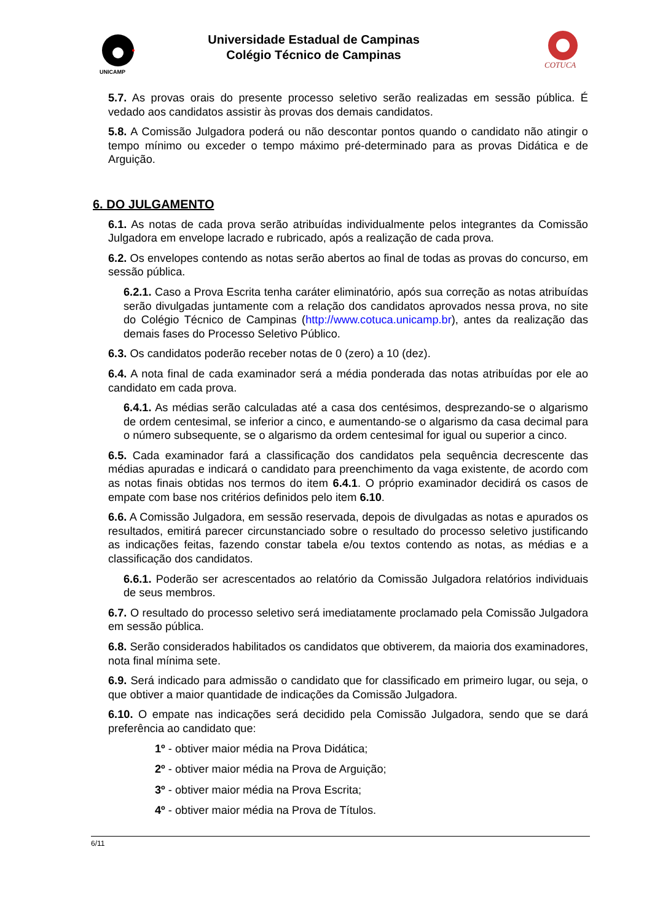UNICAMP
COTUCA
Universidade Estadual de Campinas
Colégio Técnico de Campinas
5.7. As provas orais do presente processo seletivo serão realizadas em sessão pública. É vedado aos candidatos assistir às provas dos demais candidatos.
5.8. A Comissão Julgadora poderá ou não descontar pontos quando o candidato não atingir o tempo mínimo ou exceder o tempo máximo pré-determinado para as provas Didática e de Arguição.
6. DO JULGAMENTO
6.1. As notas de cada prova serão atribuídas individualmente pelos integrantes da Comissão Julgadora em envelope lacrado e rubricado, após a realização de cada prova.
6.2. Os envelopes contendo as notas serão abertos ao final de todas as provas do concurso, em sessão pública.
6.2.1. Caso a Prova Escrita tenha caráter eliminatório, após sua correção as notas atribuídas serão divulgadas juntamente com a relação dos candidatos aprovados nessa prova, no site do Colégio Técnico de Campinas (http://www.cotuca.unicamp.br), antes da realização das demais fases do Processo Seletivo Público.
6.3. Os candidatos poderão receber notas de 0 (zero) a 10 (dez).
6.4. A nota final de cada examinador será a média ponderada das notas atribuídas por ele ao candidato em cada prova.
6.4.1. As médias serão calculadas até a casa dos centésimos, desprezando-se o algarismo de ordem centesimal, se inferior a cinco, e aumentando-se o algarismo da casa decimal para o número subsequente, se o algarismo da ordem centesimal for igual ou superior a cinco.
6.5. Cada examinador fará a classificação dos candidatos pela sequência decrescente das médias apuradas e indicará o candidato para preenchimento da vaga existente, de acordo com as notas finais obtidas nos termos do item 6.4.1. O próprio examinador decidirá os casos de empate com base nos critérios definidos pelo item 6.10.
6.6. A Comissão Julgadora, em sessão reservada, depois de divulgadas as notas e apurados os resultados, emitirá parecer circunstanciado sobre o resultado do processo seletivo justificando as indicações feitas, fazendo constar tabela e/ou textos contendo as notas, as médias e a classificação dos candidatos.
6.6.1. Poderão ser acrescentados ao relatório da Comissão Julgadora relatórios individuais de seus membros.
6.7. O resultado do processo seletivo será imediatamente proclamado pela Comissão Julgadora em sessão pública.
6.8. Serão considerados habilitados os candidatos que obtiverem, da maioria dos examinadores, nota final mínima sete.
6.9. Será indicado para admissão o candidato que for classificado em primeiro lugar, ou seja, o que obtiver a maior quantidade de indicações da Comissão Julgadora.
6.10. O empate nas indicações será decidido pela Comissão Julgadora, sendo que se dará preferência ao candidato que:
1º - obtiver maior média na Prova Didática;
2º - obtiver maior média na Prova de Arguição;
3º - obtiver maior média na Prova Escrita;
4º - obtiver maior média na Prova de Títulos.
6/11